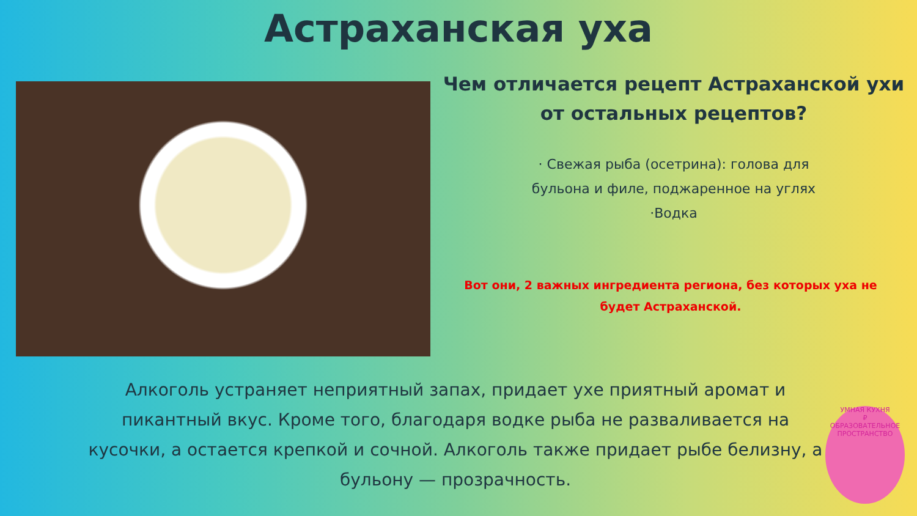Астраханская уха
Чем отличается рецепт Астраханской ухи от остальных рецептов?
· Свежая рыба (осетрина): голова для
бульона и филе, поджаренное на углях
·Водка
Вот они, 2 важных ингредиента региона, без которых уха не будет Астраханской.
Алкоголь устраняет неприятный запах, придает ухе приятный аромат и пикантный вкус. Кроме того, благодаря водке рыба не разваливается на кусочки, а остается крепкой и сочной. Алкоголь также придает рыбе белизну, а бульону — прозрачность.
УМНАЯ КУХНЯ
₽
ОБРАЗОВАТЕЛЬНОЕ ПРОСТРАНСТВО